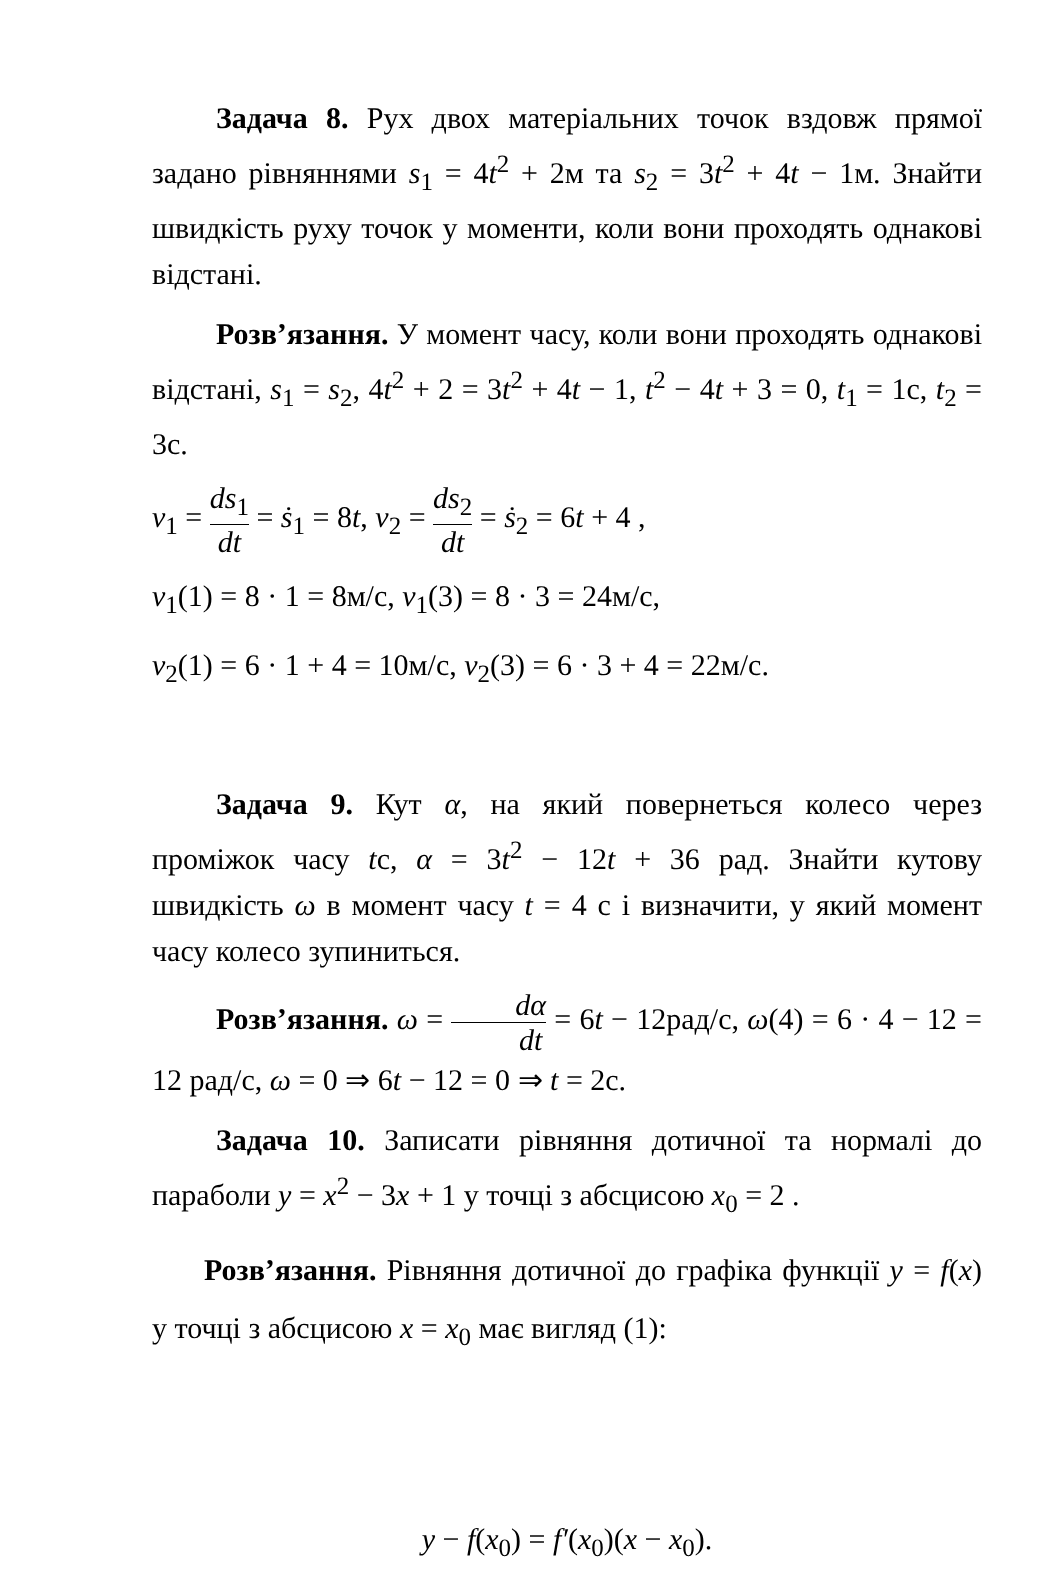Задача 8. Рух двох матеріальних точок вздовж прямої задано рівняннями s<sub>1</sub> = 4t<sup>2</sup> + 2м та s<sub>2</sub> = 3t<sup>2</sup> + 4t − 1м. Знайти швидкість руху точок у моменти, коли вони проходять однакові відстані.
Розв’язання. У момент часу, коли вони проходять однакові відстані, s<sub>1</sub> = s<sub>2</sub>, 4t<sup>2</sup> + 2 = 3t<sup>2</sup> + 4t − 1, t<sup>2</sup> − 4t + 3 = 0, t<sub>1</sub> = 1с, t<sub>2</sub> = 3с.
v<sub>1</sub> = ds<sub>1</sub> dt = ṡ<sub>1</sub> = 8t, v<sub>2</sub> = ds<sub>2</sub> dt = ṡ<sub>2</sub> = 6t + 4 ,
v<sub>1</sub>(1) = 8 · 1 = 8м/с, v<sub>1</sub>(3) = 8 · 3 = 24м/с,
v<sub>2</sub>(1) = 6 · 1 + 4 = 10м/с, v<sub>2</sub>(3) = 6 · 3 + 4 = 22м/с.
Задача 9. Кут α, на який повернеться колесо через проміжок часу tс, α = 3t<sup>2</sup> − 12t + 36 рад. Знайти кутову швидкість ω в момент часу t = 4 с і визначити, у який момент часу колесо зупиниться.
Розв’язання. ω = dα dt = 6t − 12рад/с, ω(4) = 6 · 4 − 12 = 12 рад/с, ω = 0 ⇒ 6t − 12 = 0 ⇒ t = 2с.
Задача 10. Записати рівняння дотичної та нормалі до параболи y = x<sup>2</sup> − 3x + 1 у точці з абсцисою x<sub>0</sub> = 2 .
Розв’язання. Рівняння дотичної до графіка функції y = f(x) у точці з абсцисою x = x<sub>0</sub> має вигляд (1):
y − f(x<sub>0</sub>) = f′(x<sub>0</sub>)(x − x<sub>0</sub>).